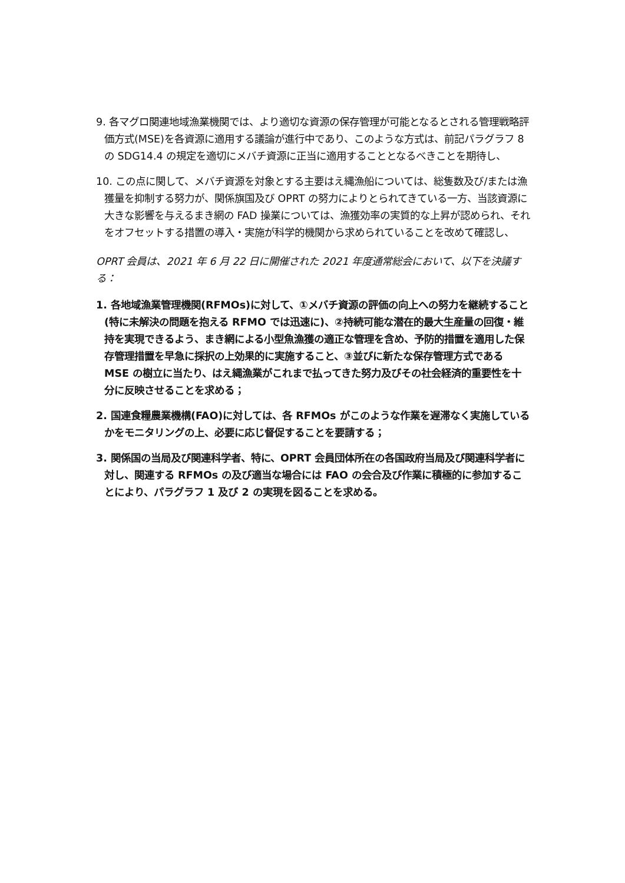9. 各マグロ関連地域漁業機関では、より適切な資源の保存管理が可能となるとされる管理戦略評価方式(MSE)を各資源に適用する議論が進行中であり、このような方式は、前記パラグラフ 8 の SDG14.4 の規定を適切にメバチ資源に正当に適用することとなるべきことを期待し、
10. この点に関して、メバチ資源を対象とする主要はえ縄漁船については、総隻数及び/または漁獲量を抑制する努力が、関係旗国及び OPRT の努力によりとられてきている一方、当該資源に大きな影響を与えるまき網の FAD 操業については、漁獲効率の実質的な上昇が認められ、それをオフセットする措置の導入・実施が科学的機関から求められていることを改めて確認し、
OPRT 会員は、2021 年 6 月 22 日に開催された 2021 年度通常総会において、以下を決議する：
1. 各地域漁業管理機関(RFMOs)に対して、①メバチ資源の評価の向上への努力を継続すること(特に未解決の問題を抱える RFMO では迅速に)、②持続可能な潜在的最大生産量の回復・維持を実現できるよう、まき網による小型魚漁獲の適正な管理を含め、予防的措置を適用した保存管理措置を早急に採択の上効果的に実施すること、③並びに新たな保存管理方式である MSE の樹立に当たり、はえ縄漁業がこれまで払ってきた努力及びその社会経済的重要性を十分に反映させることを求める；
2. 国連食糧農業機構(FAO)に対しては、各 RFMOs がこのような作業を遅滞なく実施しているかをモニタリングの上、必要に応じ督促することを要請する；
3. 関係国の当局及び関連科学者、特に、OPRT 会員団体所在の各国政府当局及び関連科学者に対し、関連する RFMOs の及び適当な場合には FAO の会合及び作業に積極的に参加することにより、パラグラフ 1 及び 2 の実現を図ることを求める。